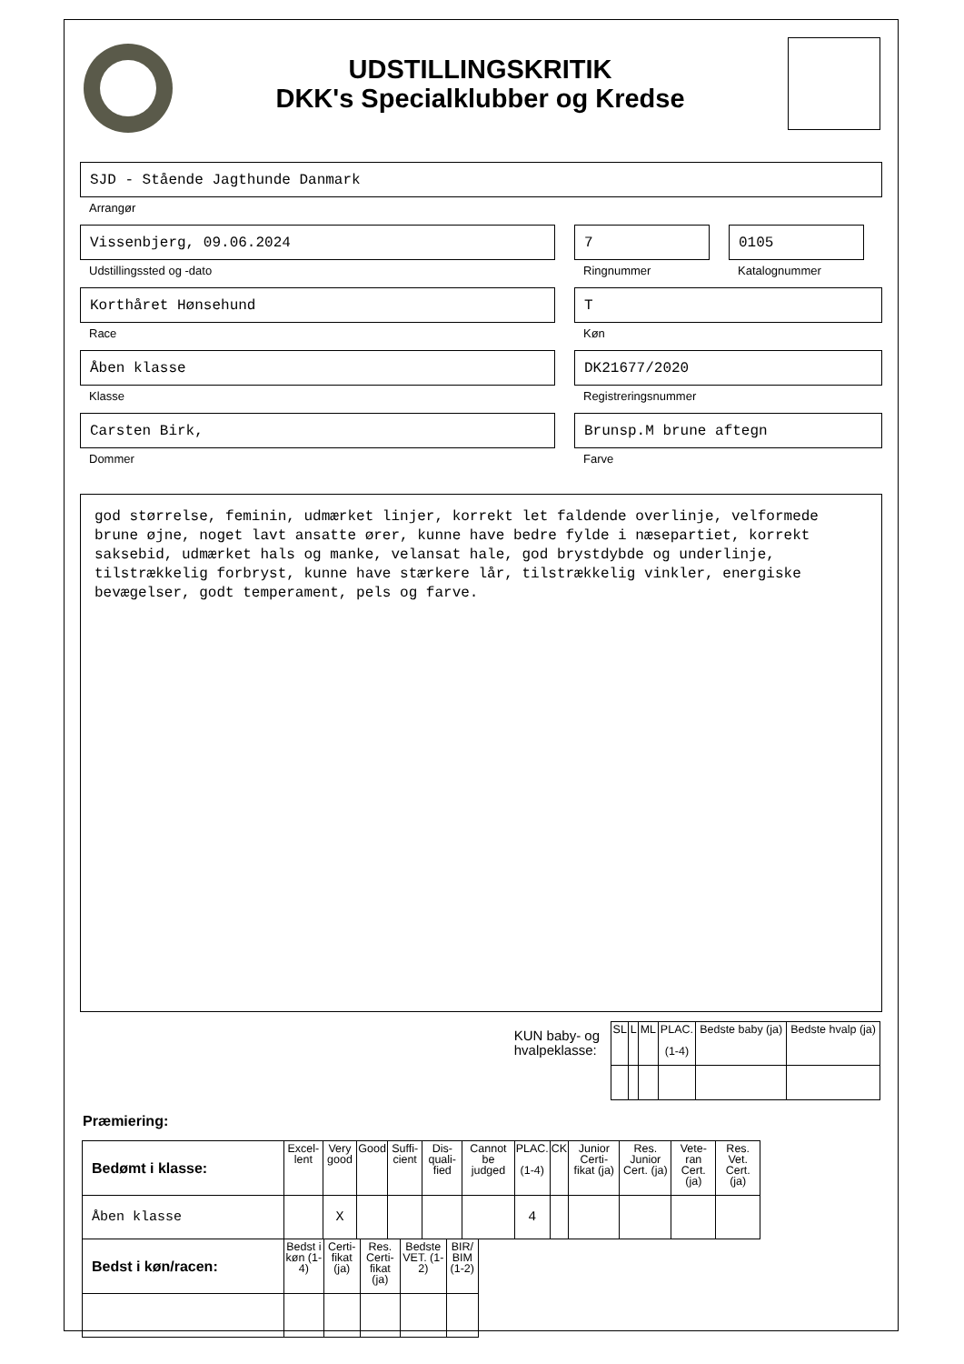UDSTILLINGSKRITIK
DKK's Specialklubber og Kredse
SJD - Stående Jagthunde Danmark
Arrangør
Vissenbjerg, 09.06.2024
Udstillingssted og -dato
7
Ringnummer
0105
Katalognummer
Korthåret Hønsehund
Race
T
Køn
Åben klasse
Klasse
DK21677/2020
Registreringsnummer
Carsten Birk,
Dommer
Brunsp.M brune aftegn
Farve
god størrelse, feminin, udmærket linjer, korrekt let faldende overlinje, velformede brune øjne, noget lavt ansatte ører, kunne have bedre fylde i næsepartiet, korrekt saksebid, udmærket hals og manke, velansat hale, god brystdybde og underlinje, tilstrækkelig forbryst, kunne have stærkere lår, tilstrækkelig vinkler, energiske bevægelser, godt temperament, pels og farve.
KUN baby- og
hvalpeklasse:
| SL | L | ML | PLAC. (1-4) | Bedste baby (ja) | Bedste hvalp (ja) |
| --- | --- | --- | --- | --- | --- |
Præmiering:
| Bedømt i klasse: | Excel-lent | Very good | Good | Suffi-cient | Dis-quali-fied | Cannot be judged | PLAC. (1-4) | CK | Junior Certi-fikat (ja) | Res. Junior Cert. (ja) | Vete-ran Cert. (ja) | Res. Vet. Cert. (ja) |
| --- | --- | --- | --- | --- | --- | --- | --- | --- | --- | --- | --- | --- |
| Åben klasse | | X | | | | | 4 | | | | | |
| Bedst i køn/racen: | Bedst i køn (1-4) | Certi-fikat (ja) | Res. Certi-fikat (ja) | Bedste VET. (1-2) | BIR/ BIM (1-2) |
| --- | --- | --- | --- | --- | --- |